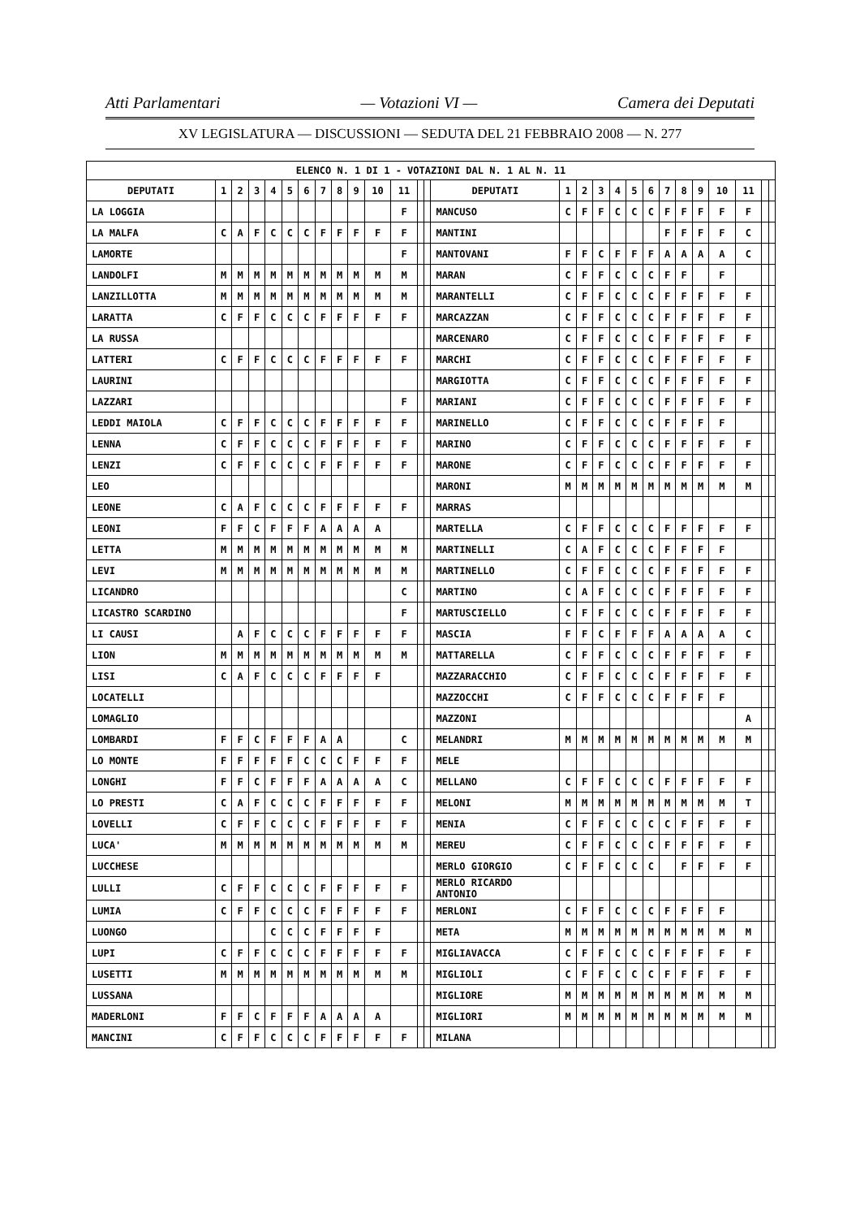Atti Parlamentari — Votazioni VI — Camera dei Deputati
XV LEGISLATURA — DISCUSSIONI — SEDUTA DEL 21 FEBBRAIO 2008 — N. 277
| ELENCO N. 1 DI 1 - VOTAZIONI DAL N. 1 AL N. 11 | | | | | | | | | | | | | | | | | | | | | | | | | | | |
| DEPUTATI | 1 | 2 | 3 | 4 | 5 | 6 | 7 | 8 | 9 | 10 | 11 | | | DEPUTATI | 1 | 2 | 3 | 4 | 5 | 6 | 7 | 8 | 9 | 10 | 11 | | |
| LA LOGGIA | | | | | | | | | | | F | | | MANCUSO | C | F | F | C | C | C | F | F | F | F | F | | |
| LA MALFA | C | A | F | C | C | C | F | F | F | F | F | | | MANTINI | | | | | | | F | F | F | F | C | | |
| LAMORTE | | | | | | | | | | | F | | | MANTOVANI | F | F | C | F | F | F | A | A | A | A | C | | |
| LANDOLFI | M | M | M | M | M | M | M | M | M | M | M | | | MARAN | C | F | F | C | C | C | F | F | | F | | | |
| LANZILLOTTA | M | M | M | M | M | M | M | M | M | M | M | | | MARANTELLI | C | F | F | C | C | C | F | F | F | F | F | | |
| LARATTA | C | F | F | C | C | C | F | F | F | F | F | | | MARCAZZAN | C | F | F | C | C | C | F | F | F | F | F | | |
| LA RUSSA | | | | | | | | | | | | | | MARCENARO | C | F | F | C | C | C | F | F | F | F | F | | |
| LATTERI | C | F | F | C | C | C | F | F | F | F | F | | | MARCHI | C | F | F | C | C | C | F | F | F | F | F | | |
| LAURINI | | | | | | | | | | | | | | MARGIOTTA | C | F | F | C | C | C | F | F | F | F | F | | |
| LAZZARI | | | | | | | | | | | F | | | MARIANI | C | F | F | C | C | C | F | F | F | F | F | | |
| LEDDI MAIOLA | C | F | F | C | C | C | F | F | F | F | F | | | MARINELLO | C | F | F | C | C | C | F | F | F | F | | | |
| LENNA | C | F | F | C | C | C | F | F | F | F | F | | | MARINO | C | F | F | C | C | C | F | F | F | F | F | | |
| LENZI | C | F | F | C | C | C | F | F | F | F | F | | | MARONE | C | F | F | C | C | C | F | F | F | F | F | | |
| LEO | | | | | | | | | | | | | | MARONI | M | M | M | M | M | M | M | M | M | M | M | | |
| LEONE | C | A | F | C | C | C | F | F | F | F | F | | | MARRAS | | | | | | | | | | | | | |
| LEONI | F | F | C | F | F | F | A | A | A | A | | | | MARTELLA | C | F | F | C | C | C | F | F | F | F | F | | |
| LETTA | M | M | M | M | M | M | M | M | M | M | M | | | MARTINELLI | C | A | F | C | C | C | F | F | F | F | | | |
| LEVI | M | M | M | M | M | M | M | M | M | M | M | | | MARTINELLO | C | F | F | C | C | C | F | F | F | F | F | | |
| LICANDRO | | | | | | | | | | | C | | | MARTINO | C | A | F | C | C | C | F | F | F | F | F | | |
| LICASTRO SCARDINO | | | | | | | | | | | F | | | MARTUSCIELLO | C | F | F | C | C | C | F | F | F | F | F | | |
| LI CAUSI | | A | F | C | C | C | F | F | F | F | F | | | MASCIA | F | F | C | F | F | F | A | A | A | A | C | | |
| LION | M | M | M | M | M | M | M | M | M | M | M | | | MATTARELLA | C | F | F | C | C | C | F | F | F | F | F | | |
| LISI | C | A | F | C | C | C | F | F | F | F | | | | MAZZARACCHIO | C | F | F | C | C | C | F | F | F | F | F | | |
| LOCATELLI | | | | | | | | | | | | | | MAZZOCCHI | C | F | F | C | C | C | F | F | F | F | | | |
| LOMAGLIO | | | | | | | | | | | | | | MAZZONI | | | | | | | | | | | A | | |
| LOMBARDI | F | F | C | F | F | F | A | A | | | C | | | MELANDRI | M | M | M | M | M | M | M | M | M | M | M | | |
| LO MONTE | F | F | F | F | F | C | C | C | F | F | F | | | MELE | | | | | | | | | | | | | |
| LONGHI | F | F | C | F | F | F | A | A | A | A | C | | | MELLANO | C | F | F | C | C | C | F | F | F | F | F | | |
| LO PRESTI | C | A | F | C | C | C | F | F | F | F | F | | | MELONI | M | M | M | M | M | M | M | M | M | M | T | | |
| LOVELLI | C | F | F | C | C | C | F | F | F | F | F | | | MENIA | C | F | F | C | C | C | C | F | F | F | F | | |
| LUCA' | M | M | M | M | M | M | M | M | M | M | M | | | MEREU | C | F | F | C | C | C | F | F | F | F | F | | |
| LUCCHESE | | | | | | | | | | | | | | MERLO GIORGIO | C | F | F | C | C | C | | F | F | F | F | | |
| LULLI | C | F | F | C | C | C | F | F | F | F | F | | | MERLO RICARDO ANTONIO | | | | | | | | | | | | | |
| LUMIA | C | F | F | C | C | C | F | F | F | F | F | | | MERLONI | C | F | F | C | C | C | F | F | F | F | | | |
| LUONGO | | | | C | C | C | F | F | F | F | | | | META | M | M | M | M | M | M | M | M | M | M | M | | |
| LUPI | C | F | F | C | C | C | F | F | F | F | F | | | MIGLIAVACCA | C | F | F | C | C | C | F | F | F | F | F | | |
| LUSETTI | M | M | M | M | M | M | M | M | M | M | M | | | MIGLIOLI | C | F | F | C | C | C | F | F | F | F | F | | |
| LUSSANA | | | | | | | | | | | | | | MIGLIORE | M | M | M | M | M | M | M | M | M | M | M | | |
| MADERLONI | F | F | C | F | F | F | A | A | A | A | | | | MIGLIORI | M | M | M | M | M | M | M | M | M | M | M | | |
| MANCINI | C | F | F | C | C | C | F | F | F | F | F | | | MILANA | | | | | | | | | | | | | |